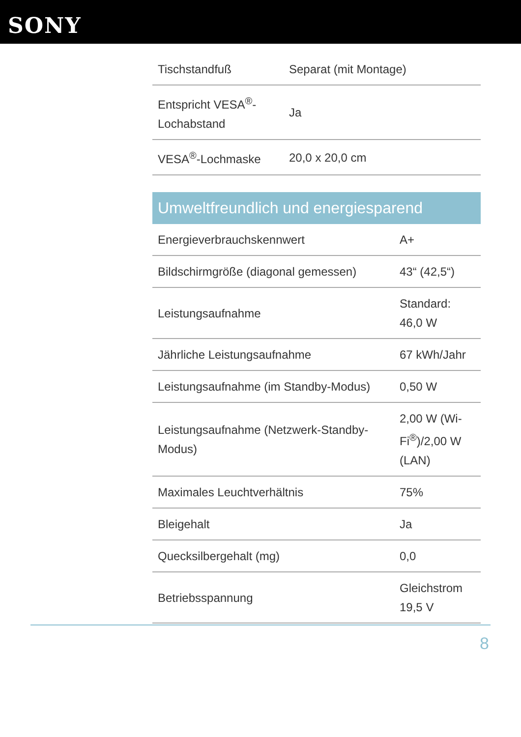SONY
| Tischstandfuß | Separat (mit Montage) |
| Entspricht VESA<sup>®</sup>-Lochabstand | Ja |
| VESA<sup>®</sup>-Lochmaske | 20,0 x 20,0 cm |
Umweltfreundlich und energiesparend
| Energieverbrauchskennwert | A+ |
| Bildschirmgröße (diagonal gemessen) | 43“ (42,5“) |
| Leistungsaufnahme | Standard: 46,0 W |
| Jährliche Leistungsaufnahme | 67 kWh/Jahr |
| Leistungsaufnahme (im Standby-Modus) | 0,50 W |
| Leistungsaufnahme (Netzwerk-Standby-Modus) | 2,00 W (Wi-Fi<sup>®</sup>)/2,00 W (LAN) |
| Maximales Leuchtverhältnis | 75% |
| Bleigehalt | Ja |
| Quecksilbergehalt (mg) | 0,0 |
| Betriebsspannung | Gleichstrom 19,5 V |
8